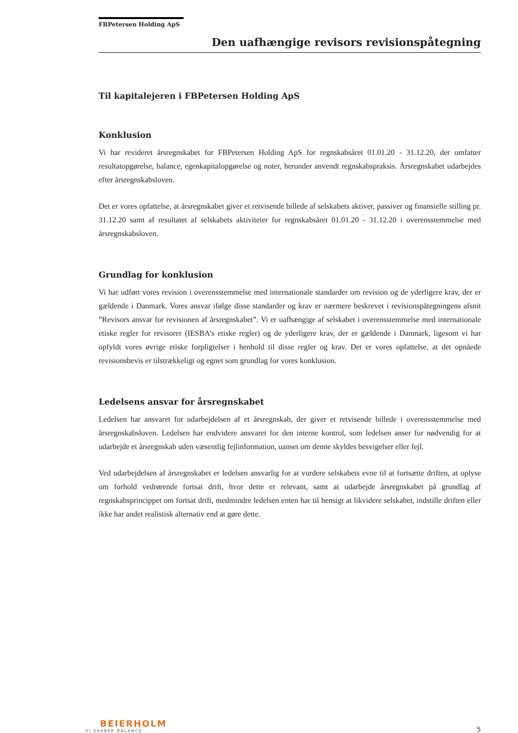FBPetersen Holding ApS
Den uafhængige revisors revisionspåtegning
Til kapitalejeren i FBPetersen Holding ApS
Konklusion
Vi har revideret årsregnskabet for FBPetersen Holding ApS for regnskabsåret 01.01.20 - 31.12.20, der omfatter resultatopgørelse, balance, egenkapitalopgørelse og noter, herunder anvendt regnskabspraksis. Årsregnskabet udarbejdes efter årsregnskabsloven.
Det er vores opfattelse, at årsregnskabet giver et retvisende billede af selskabets aktiver, passiver og finansielle stilling pr. 31.12.20 samt af resultatet af selskabets aktiviteter for regnskabsåret 01.01.20 - 31.12.20 i overensstemmelse med årsregnskabsloven.
Grundlag for konklusion
Vi har udført vores revision i overensstemmelse med internationale standarder om revision og de yderligere krav, der er gældende i Danmark. Vores ansvar ifølge disse standarder og krav er nærmere beskrevet i revisionspåtegningens afsnit ”Revisors ansvar for revisionen af årsregnskabet”. Vi er uafhængige af selskabet i overensstemmelse med internationale etiske regler for revisorer (IESBA’s etiske regler) og de yderligere krav, der er gældende i Danmark, ligesom vi har opfyldt vores øvrige etiske forpligtelser i henhold til disse regler og krav. Det er vores opfattelse, at det opnåede revisionsbevis er tilstrækkeligt og egnet som grundlag for vores konklusion.
Ledelsens ansvar for årsregnskabet
Ledelsen har ansvaret for udarbejdelsen af et årsregnskab, der giver et retvisende billede i overensstemmelse med årsregnskabsloven. Ledelsen har endvidere ansvaret for den interne kontrol, som ledelsen anser for nødvendig for at udarbejde et årsregnskab uden væsentlig fejlinformation, uanset om denne skyldes besvigelser eller fejl.
Ved udarbejdelsen af årsregnskabet er ledelsen ansvarlig for at vurdere selskabets evne til at fortsætte driften, at oplyse om forhold vedrørende fortsat drift, hvor dette er relevant, samt at udarbejde årsregnskabet på grundlag af regnskabsprincippet om fortsat drift, medmindre ledelsen enten har til hensigt at likvidere selskabet, indstille driften eller ikke har andet realistisk alternativ end at gøre dette.
BEIERHOLM
VI SKABER BALANCE
5